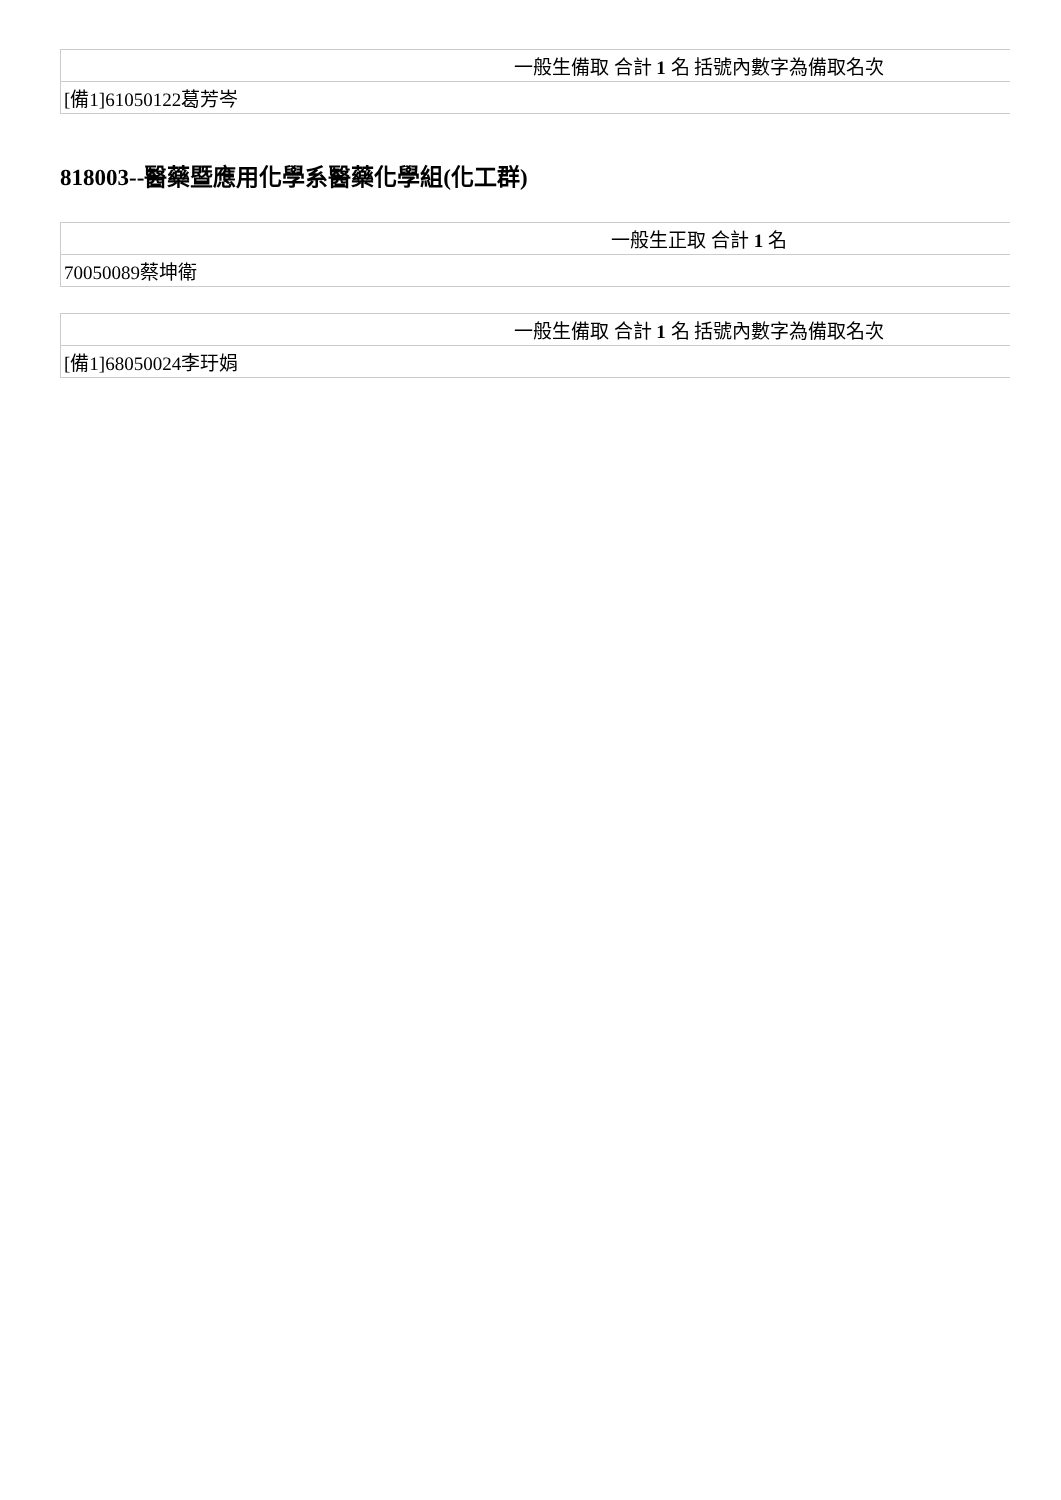| 一般生備取 合計 1 名 括號內數字為備取名次 |
| [備1]61050122葛芳岑 |
818003--醫藥暨應用化學系醫藥化學組(化工群)
| 一般生正取 合計 1 名 |
| 70050089蔡坤衛 |
| 一般生備取 合計 1 名 括號內數字為備取名次 |
| [備1]68050024李玗娟 |